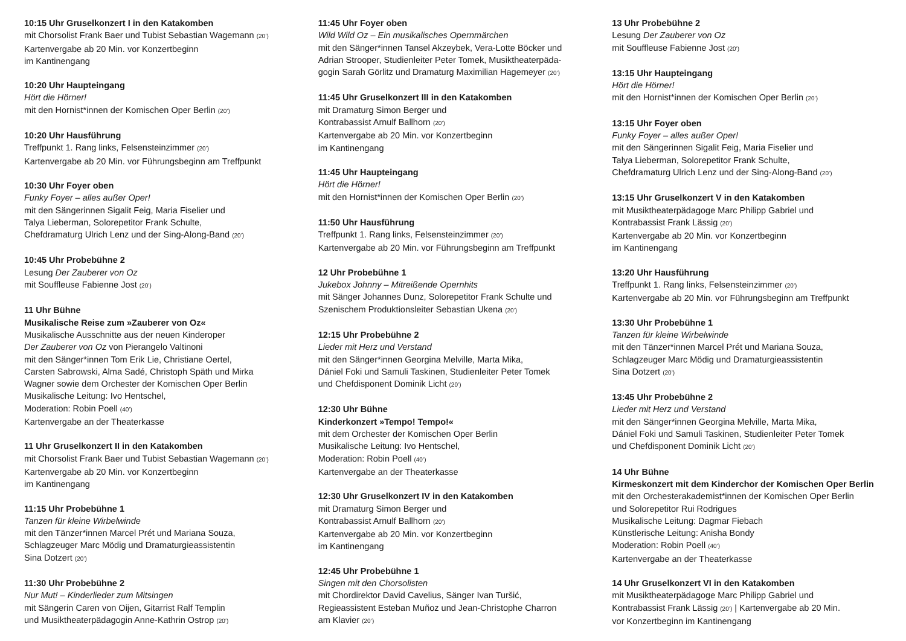10:15 Uhr Gruselkonzert I in den Katakomben
mit Chorsolist Frank Baer und Tubist Sebastian Wagemann (20’)
Kartenvergabe ab 20 Min. vor Konzertbeginn
im Kantinengang
10:20 Uhr Haupteingang
Hört die Hörner!
mit den Hornist*innen der Komischen Oper Berlin (20’)
10:20 Uhr Hausführung
Treffpunkt 1. Rang links, Felsensteinzimmer (20’)
Kartenvergabe ab 20 Min. vor Führungsbeginn am Treffpunkt
10:30 Uhr Foyer oben
Funky Foyer – alles außer Oper!
mit den Sängerinnen Sigalit Feig, Maria Fiselier und
Talya Lieberman, Solorepetitor Frank Schulte,
Chefdramaturg Ulrich Lenz und der Sing-Along-Band (20’)
10:45 Uhr Probebühne 2
Lesung Der Zauberer von Oz
mit Souffleuse Fabienne Jost (20’)
11 Uhr Bühne
Musikalische Reise zum »Zauberer von Oz«
Musikalische Ausschnitte aus der neuen Kinderoper
Der Zauberer von Oz von Pierangelo Valtinoni
mit den Sänger*innen Tom Erik Lie, Christiane Oertel,
Carsten Sabrowski, Alma Sadé, Christoph Späth und Mirka
Wagner sowie dem Orchester der Komischen Oper Berlin
Musikalische Leitung: Ivo Hentschel,
Moderation: Robin Poell (40’)
Kartenvergabe an der Theaterkasse
11 Uhr Gruselkonzert II in den Katakomben
mit Chorsolist Frank Baer und Tubist Sebastian Wagemann (20’)
Kartenvergabe ab 20 Min. vor Konzertbeginn
im Kantinengang
11:15 Uhr Probebühne 1
Tanzen für kleine Wirbelwinde
mit den Tänzer*innen Marcel Prét und Mariana Souza,
Schlagzeuger Marc Mödig und Dramaturgieassistentin
Sina Dotzert (20’)
11:30 Uhr Probebühne 2
Nur Mut! – Kinderlieder zum Mitsingen
mit Sängerin Caren von Oijen, Gitarrist Ralf Templin
und Musiktheaterpädagogin Anne-Kathrin Ostrop (20’)
11:45 Uhr Foyer oben
Wild Wild Oz – Ein musikalisches Opernmärchen
mit den Sänger*innen Tansel Akzeybek, Vera-Lotte Böcker und
Adrian Strooper, Studienleiter Peter Tomek, Musiktheaterpäda-
gogin Sarah Görlitz und Dramaturg Maximilian Hagemeyer (20’)
11:45 Uhr Gruselkonzert III in den Katakomben
mit Dramaturg Simon Berger und
Kontrabassist Arnulf Ballhorn (20’)
Kartenvergabe ab 20 Min. vor Konzertbeginn
im Kantinengang
11:45 Uhr Haupteingang
Hört die Hörner!
mit den Hornist*innen der Komischen Oper Berlin (20’)
11:50 Uhr Hausführung
Treffpunkt 1. Rang links, Felsensteinzimmer (20’)
Kartenvergabe ab 20 Min. vor Führungsbeginn am Treffpunkt
12 Uhr Probebühne 1
Jukebox Johnny – Mitreißende Opernhits
mit Sänger Johannes Dunz, Solorepetitor Frank Schulte und
Szenischem Produktionsleiter Sebastian Ukena (20’)
12:15 Uhr Probebühne 2
Lieder mit Herz und Verstand
mit den Sänger*innen Georgina Melville, Marta Mika,
Dániel Foki und Samuli Taskinen, Studienleiter Peter Tomek
und Chefdisponent Dominik Licht (20’)
12:30 Uhr Bühne
Kinderkonzert »Tempo! Tempo!«
mit dem Orchester der Komischen Oper Berlin
Musikalische Leitung: Ivo Hentschel,
Moderation: Robin Poell (40’)
Kartenvergabe an der Theaterkasse
12:30 Uhr Gruselkonzert IV in den Katakomben
mit Dramaturg Simon Berger und
Kontrabassist Arnulf Ballhorn (20’)
Kartenvergabe ab 20 Min. vor Konzertbeginn
im Kantinengang
12:45 Uhr Probebühne 1
Singen mit den Chorsolisten
mit Chordirektor David Cavelius, Sänger Ivan Turšić,
Regieassistent Esteban Muñoz und Jean-Christophe Charron
am Klavier (20’)
13 Uhr Probebühne 2
Lesung Der Zauberer von Oz
mit Souffleuse Fabienne Jost (20’)
13:15 Uhr Haupteingang
Hört die Hörner!
mit den Hornist*innen der Komischen Oper Berlin (20’)
13:15 Uhr Foyer oben
Funky Foyer – alles außer Oper!
mit den Sängerinnen Sigalit Feig, Maria Fiselier und
Talya Lieberman, Solorepetitor Frank Schulte,
Chefdramaturg Ulrich Lenz und der Sing-Along-Band (20’)
13:15 Uhr Gruselkonzert V in den Katakomben
mit Musiktheaterpädagoge Marc Philipp Gabriel und
Kontrabassist Frank Lässig (20’)
Kartenvergabe ab 20 Min. vor Konzertbeginn
im Kantinengang
13:20 Uhr Hausführung
Treffpunkt 1. Rang links, Felsensteinzimmer (20’)
Kartenvergabe ab 20 Min. vor Führungsbeginn am Treffpunkt
13:30 Uhr Probebühne 1
Tanzen für kleine Wirbelwinde
mit den Tänzer*innen Marcel Prét und Mariana Souza,
Schlagzeuger Marc Mödig und Dramaturgieassistentin
Sina Dotzert (20’)
13:45 Uhr Probebühne 2
Lieder mit Herz und Verstand
mit den Sänger*innen Georgina Melville, Marta Mika,
Dániel Foki und Samuli Taskinen, Studienleiter Peter Tomek
und Chefdisponent Dominik Licht (20’)
14 Uhr Bühne
Kirmeskonzert mit dem Kinderchor der Komischen Oper Berlin
mit den Orchesterakademist*innen der Komischen Oper Berlin
und Solorepetitor Rui Rodrigues
Musikalische Leitung: Dagmar Fiebach
Künstlerische Leitung: Anisha Bondy
Moderation: Robin Poell (40’)
Kartenvergabe an der Theaterkasse
14 Uhr Gruselkonzert VI in den Katakomben
mit Musiktheaterpädagoge Marc Philipp Gabriel und
Kontrabassist Frank Lässig (20’) | Kartenvergabe ab 20 Min.
vor Konzertbeginn im Kantinengang